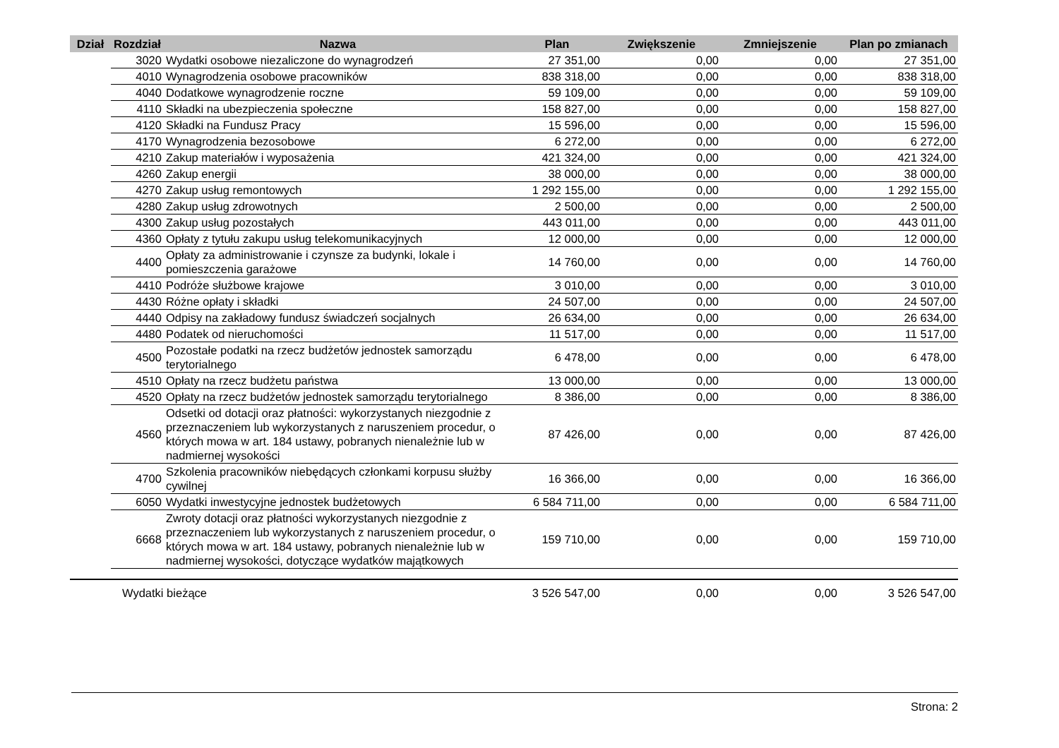| Dział | Rozdział | Nazwa | Plan | Zwiększenie | Zmniejszenie | Plan po zmianach |
| --- | --- | --- | --- | --- | --- | --- |
| | 3020 | Wydatki osobowe niezaliczone do wynagrodzeń | 27 351,00 | 0,00 | 0,00 | 27 351,00 |
| | 4010 | Wynagrodzenia osobowe pracowników | 838 318,00 | 0,00 | 0,00 | 838 318,00 |
| | 4040 | Dodatkowe wynagrodzenie roczne | 59 109,00 | 0,00 | 0,00 | 59 109,00 |
| | 4110 | Składki na ubezpieczenia społeczne | 158 827,00 | 0,00 | 0,00 | 158 827,00 |
| | 4120 | Składki na Fundusz Pracy | 15 596,00 | 0,00 | 0,00 | 15 596,00 |
| | 4170 | Wynagrodzenia bezosobowe | 6 272,00 | 0,00 | 0,00 | 6 272,00 |
| | 4210 | Zakup materiałów i wyposażenia | 421 324,00 | 0,00 | 0,00 | 421 324,00 |
| | 4260 | Zakup energii | 38 000,00 | 0,00 | 0,00 | 38 000,00 |
| | 4270 | Zakup usług remontowych | 1 292 155,00 | 0,00 | 0,00 | 1 292 155,00 |
| | 4280 | Zakup usług zdrowotnych | 2 500,00 | 0,00 | 0,00 | 2 500,00 |
| | 4300 | Zakup usług pozostałych | 443 011,00 | 0,00 | 0,00 | 443 011,00 |
| | 4360 | Opłaty z tytułu zakupu usług telekomunikacyjnych | 12 000,00 | 0,00 | 0,00 | 12 000,00 |
| | 4400 | Opłaty za administrowanie i czynsze za budynki, lokale i pomieszczenia garażowe | 14 760,00 | 0,00 | 0,00 | 14 760,00 |
| | 4410 | Podróże służbowe krajowe | 3 010,00 | 0,00 | 0,00 | 3 010,00 |
| | 4430 | Różne opłaty i składki | 24 507,00 | 0,00 | 0,00 | 24 507,00 |
| | 4440 | Odpisy na zakładowy fundusz świadczeń socjalnych | 26 634,00 | 0,00 | 0,00 | 26 634,00 |
| | 4480 | Podatek od nieruchomości | 11 517,00 | 0,00 | 0,00 | 11 517,00 |
| | 4500 | Pozostałe podatki na rzecz budżetów jednostek samorządu terytorialnego | 6 478,00 | 0,00 | 0,00 | 6 478,00 |
| | 4510 | Opłaty na rzecz budżetu państwa | 13 000,00 | 0,00 | 0,00 | 13 000,00 |
| | 4520 | Opłaty na rzecz budżetów jednostek samorządu terytorialnego | 8 386,00 | 0,00 | 0,00 | 8 386,00 |
| | 4560 | Odsetki od dotacji oraz płatności: wykorzystanych niezgodnie z przeznaczeniem lub wykorzystanych z naruszeniem procedur, o których mowa w art. 184 ustawy, pobranych nienależnie lub w nadmiernej wysokości | 87 426,00 | 0,00 | 0,00 | 87 426,00 |
| | 4700 | Szkolenia pracowników niebędących członkami korpusu służby cywilnej | 16 366,00 | 0,00 | 0,00 | 16 366,00 |
| | 6050 | Wydatki inwestycyjne jednostek budżetowych | 6 584 711,00 | 0,00 | 0,00 | 6 584 711,00 |
| | 6668 | Zwroty dotacji oraz płatności wykorzystanych niezgodnie z przeznaczeniem lub wykorzystanych z naruszeniem procedur, o których mowa w art. 184 ustawy, pobranych nienależnie lub w nadmiernej wysokości, dotyczące wydatków majątkowych | 159 710,00 | 0,00 | 0,00 | 159 710,00 |
| Wydatki bieżące | | | 3 526 547,00 | 0,00 | 0,00 | 3 526 547,00 |
Strona: 2